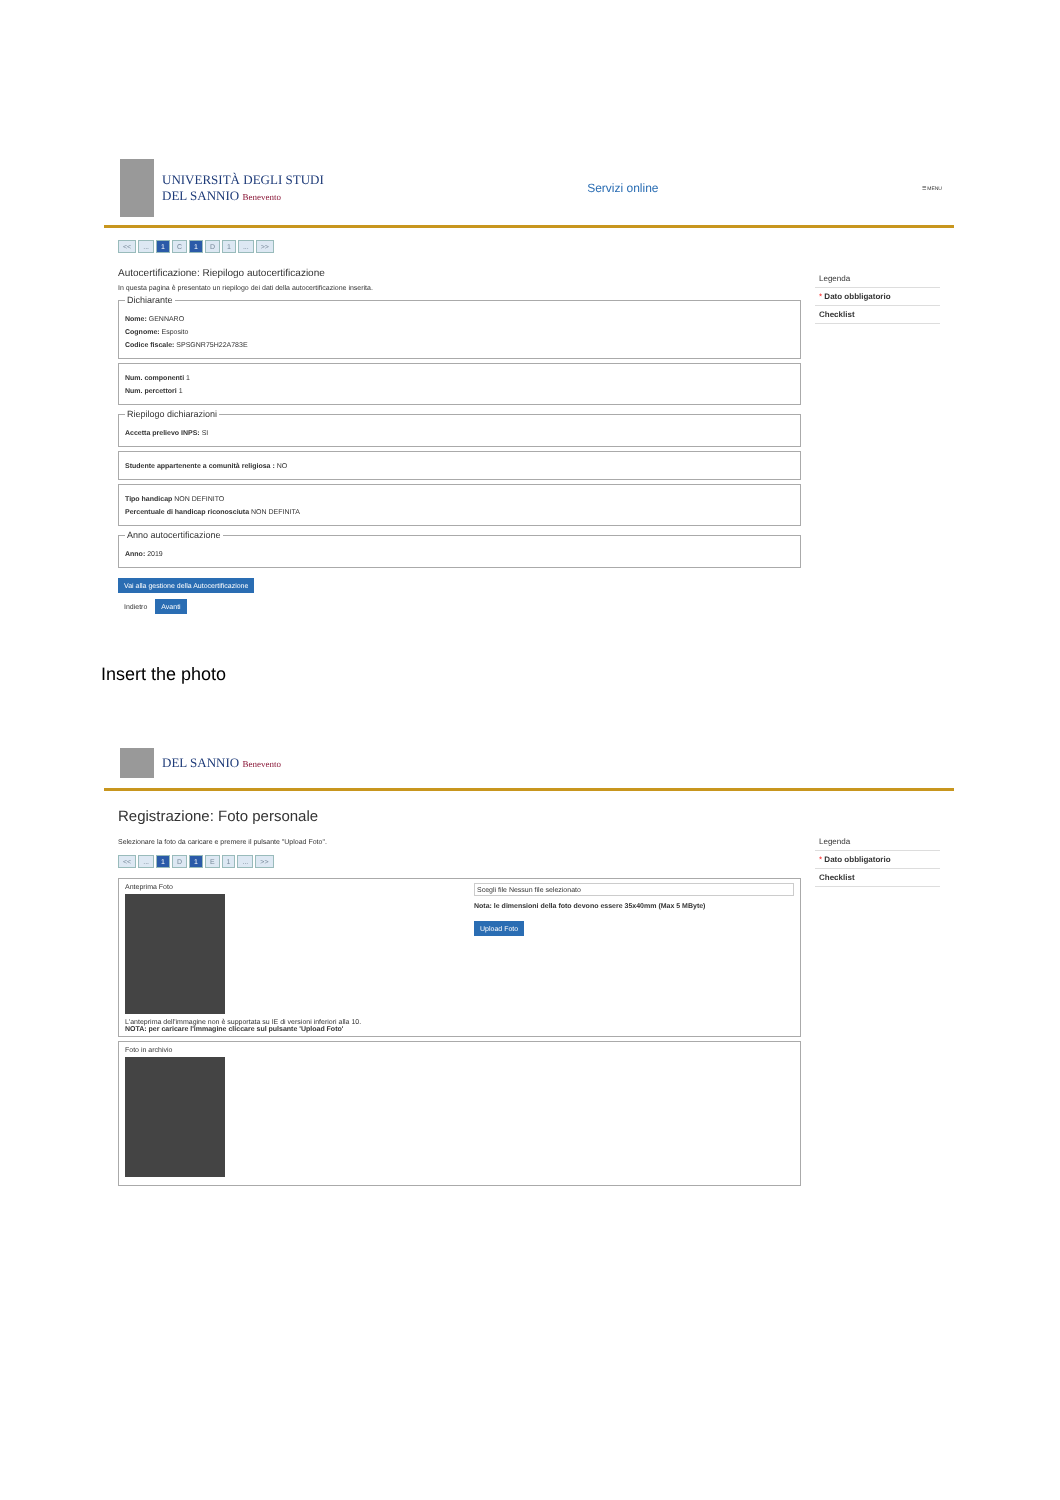UNIVERSITÀ DEGLI STUDI
DEL SANNIO Benevento
Servizi online
☰ MENU
<<... 1 C 1 D 1... >>
Autocertificazione: Riepilogo autocertificazione
In questa pagina è presentato un riepilogo dei dati della autocertificazione inserita.
Dichiarante
Nome: GENNARO
Cognome: Esposito
Codice fiscale: SPSGNR75H22A783E
Num. componenti 1
Num. percettori 1
Riepilogo dichiarazioni
Accetta prelievo INPS: SI
Studente appartenente a comunità religiosa : NO
Tipo handicap NON DEFINITO
Percentuale di handicap riconosciuta NON DEFINITA
Anno autocertificazione
Anno: 2019
Vai alla gestione della Autocertificazione
Indietro Avanti
Legenda
* Dato obbligatorio
Checklist
Insert the photo
DEL SANNIO Benevento
Registrazione: Foto personale
Selezionare la foto da caricare e premere il pulsante "Upload Foto".
<<... 1 D 1 E 1... >>
Anteprima Foto
L'anteprima dell'immagine non è supportata su IE di versioni inferiori alla 10.
NOTA: per caricare l'immagine cliccare sul pulsante 'Upload Foto'
Scegli file Nessun file selezionato
Nota: le dimensioni della foto devono essere 35x40mm (Max 5 MByte)
Upload Foto
Foto in archivio
Legenda
* Dato obbligatorio
Checklist